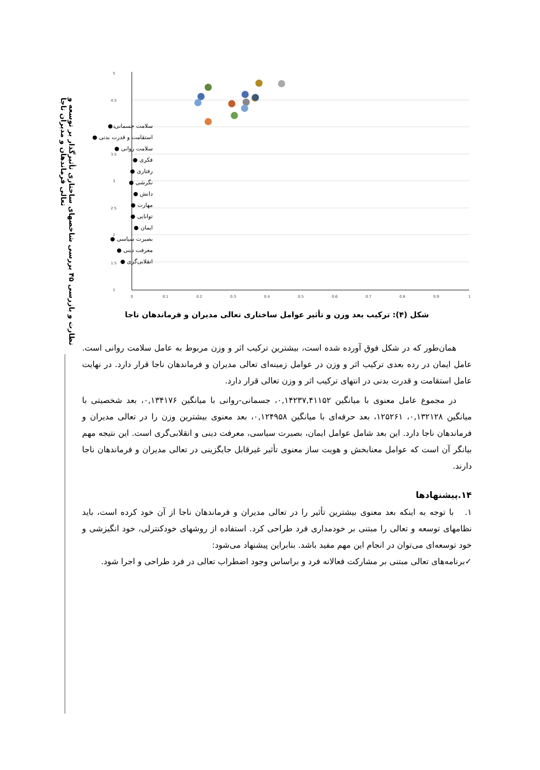نظارت و بازرسی ۴۵ بررسی شاخصهای ساختاری تأثیرگذار بر توسعه و تعالی فرماندهان و مدیران ناجا
5
4.5
4
3.5
3
2.5
2
1.5
1
0
0.1
0.2
0.3
0.4
0.5
0.6
0.7
0.8
0.9
1
سلامت جسمانی ●
استقامت و قدرت بدنی ●
سلامت روانی ●
فکری ●
رفتاری ●
نگرشی ●
دانش ●
مهارت ●
توانایی ●
ایمان ●
بصیرت سیاسی ●
معرفت دینی ●
انقلابی‌گری ●
شکل (۴): ترکیب بعد وزن و تأثیر عوامل ساختاری تعالی مدیران و فرماندهان ناجا
همان‌طور که در شکل فوق آورده شده است، بیشترین ترکیب اثر و وزن مربوط به عامل سلامت روانی است. عامل ایمان در رده بعدی ترکیب اثر و وزن در عوامل زمینه‌ای تعالی مدیران و فرماندهان ناجا قرار دارد. در نهایت عامل استقامت و قدرت بدنی در انتهای ترکیب اثر و وزن تعالی قرار دارد.
در مجموع عامل معنوی با میانگین ۰,۱۴۲۳۷,۴۱۱۵۲، جسمانی-روانی با میانگین ۰,۱۳۴۱۷۶، بعد شخصیتی با میانگین ۰,۱۳۲۱۲۸، ۱۲۵۲۶۱، بعد حرفه‌ای با میانگین ۰,۱۲۴۹۵۸، بعد معنوی بیشترین وزن را در تعالی مدیران و فرماندهان ناجا دارد. این بعد شامل عوامل ایمان، بصیرت سیاسی، معرفت دینی و انقلابی‌گری است. این نتیجه مهم بیانگر آن است که عوامل معنابخش و هویت ساز معنوی تأثیر غیرقابل جایگزینی در تعالی مدیران و فرماندهان ناجا دارند.
۱۴.پیشنهادها
۱. با توجه به اینکه بعد معنوی بیشترین تأثیر را در تعالی مدیران و فرماندهان ناجا از آن خود کرده است، باید نظامهای توسعه و تعالی را مبتنی بر خودمداری فرد طراحی کرد. استفاده از روشهای خودکنترلی، خود انگیزشی و خود توسعه‌ای می‌توان در انجام این مهم مفید باشد. بنابراین پیشنهاد می‌شود:
✓برنامه‌های تعالی مبتنی بر مشارکت فعالانه فرد و براساس وجود اضطراب تعالی در فرد طراحی و اجرا شود.